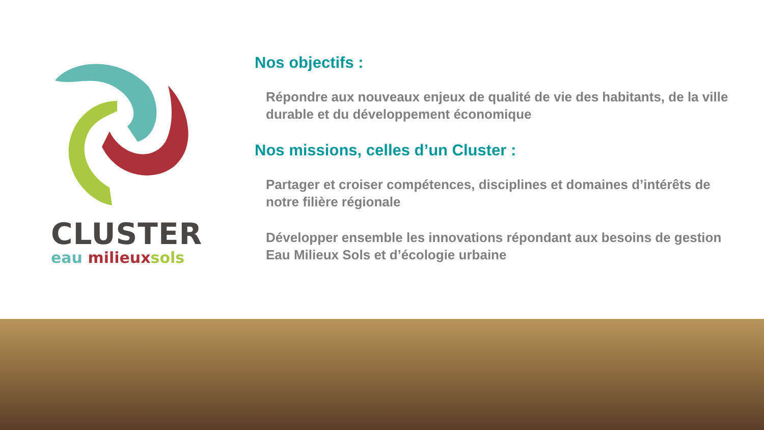CLUSTER
eau milieux sols
Nos objectifs :
Répondre aux nouveaux enjeux de qualité de vie des habitants, de la ville durable et du développement économique
Nos missions, celles d’un Cluster :
Partager et croiser compétences, disciplines et domaines d’intérêts de notre filière régionale
Développer ensemble les innovations répondant aux besoins de gestion Eau Milieux Sols et d’écologie urbaine